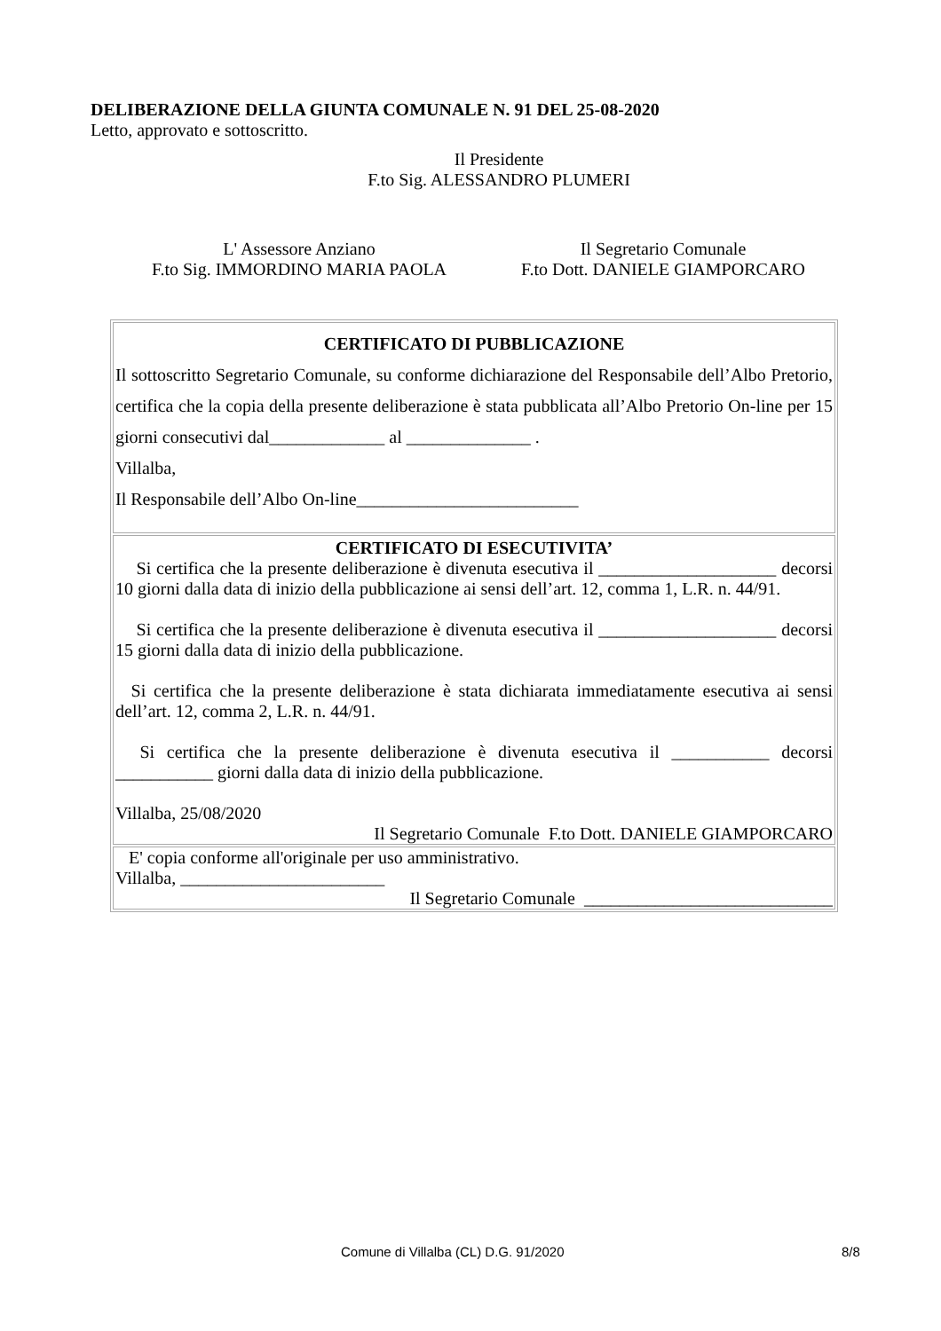DELIBERAZIONE DELLA GIUNTA COMUNALE N. 91 DEL 25-08-2020
Letto, approvato e sottoscritto.
Il Presidente
F.to Sig. ALESSANDRO PLUMERI
L' Assessore Anziano
F.to Sig. IMMORDINO MARIA PAOLA
Il Segretario Comunale
F.to Dott. DANIELE GIAMPORCARO
| CERTIFICATO DI PUBBLICAZIONE Il sottoscritto Segretario Comunale, su conforme dichiarazione del Responsabile dell’Albo Pretorio, certifica che la copia della presente deliberazione è stata pubblicata all’Albo Pretorio On-line per 15 giorni consecutivi dal_____________ al ______________ . Villalba, Il Responsabile dell’Albo On-line_________________________ |
| CERTIFICATO DI ESECUTIVITA’ Si certifica che la presente deliberazione è divenuta esecutiva il ____________________ decorsi 10 giorni dalla data di inizio della pubblicazione ai sensi dell’art. 12, comma 1, L.R. n. 44/91. Si certifica che la presente deliberazione è divenuta esecutiva il ____________________ decorsi 15 giorni dalla data di inizio della pubblicazione. Si certifica che la presente deliberazione è stata dichiarata immediatamente esecutiva ai sensi dell’art. 12, comma 2, L.R. n. 44/91. Si certifica che la presente deliberazione è divenuta esecutiva il ___________ decorsi ___________ giorni dalla data di inizio della pubblicazione. Villalba, 25/08/2020 Il Segretario Comunale F.to Dott. DANIELE GIAMPORCARO |
| E' copia conforme all'originale per uso amministrativo. Villalba, _______________________ Il Segretario Comunale ____________________________ |
Comune di Villalba (CL) D.G. 91/2020 8/8